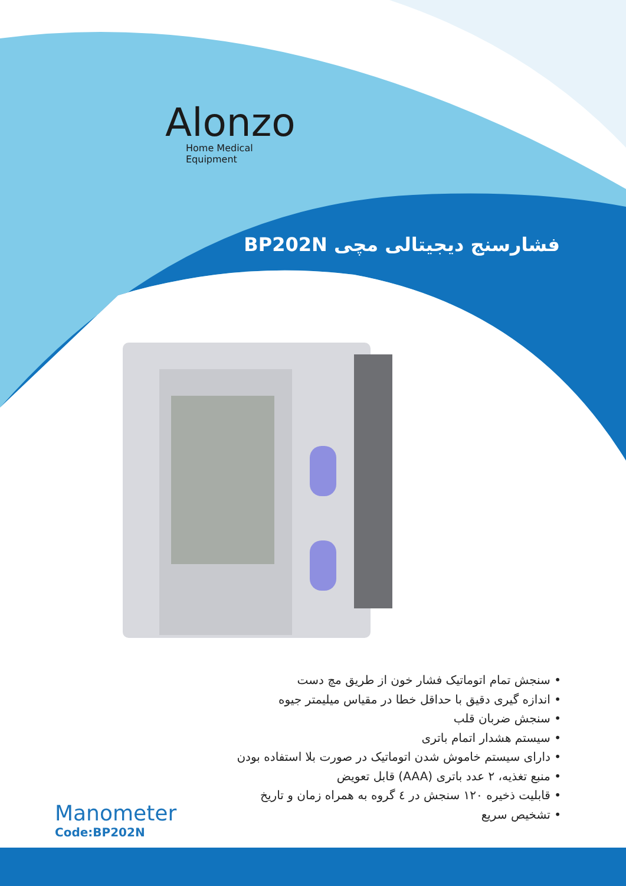Alonzo
Home Medical Equipment
فشارسنج دیجیتالی مچی BP202N
• سنجش تمام اتوماتیک فشار خون از طریق مچ دست
• اندازه گیری دقیق با حداقل خطا در مقیاس میلیمتر جیوه
• سنجش ضربان قلب
• سیستم هشدار اتمام باتری
• دارای سیستم خاموش شدن اتوماتیک در صورت بلا استفاده بودن
• منبع تغذیه، ۲ عدد باتری (AAA) قابل تعویض
• قابلیت ذخیره ۱۲۰ سنجش در ٤ گروه به همراه زمان و تاریخ
• تشخیص سریع
Manometer
Code:BP202N